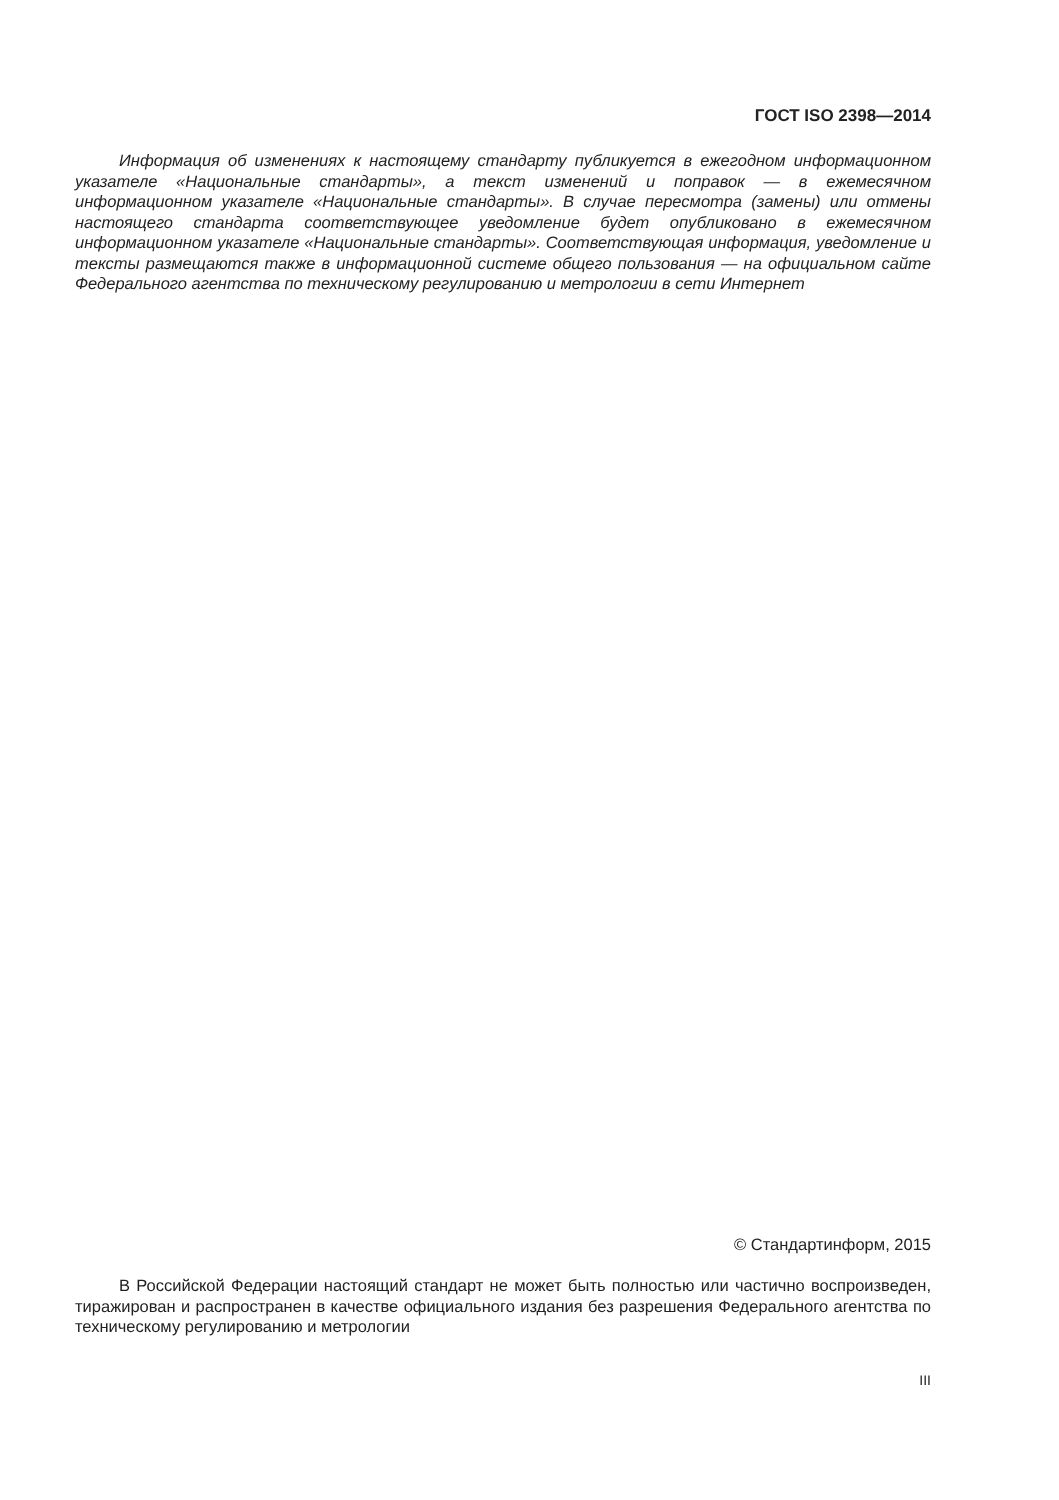ГОСТ ISO 2398—2014
Информация об изменениях к настоящему стандарту публикуется в ежегодном информационном указателе «Национальные стандарты», а текст изменений и поправок — в ежемесячном информационном указателе «Национальные стандарты». В случае пересмотра (замены) или отмены настоящего стандарта соответствующее уведомление будет опубликовано в ежемесячном информационном указателе «Национальные стандарты». Соответствующая информация, уведомление и тексты размещаются также в информационной системе общего пользования — на официальном сайте Федерального агентства по техническому регулированию и метрологии в сети Интернет
© Стандартинформ, 2015
В Российской Федерации настоящий стандарт не может быть полностью или частично воспроизведен, тиражирован и распространен в качестве официального издания без разрешения Федерального агентства по техническому регулированию и метрологии
III